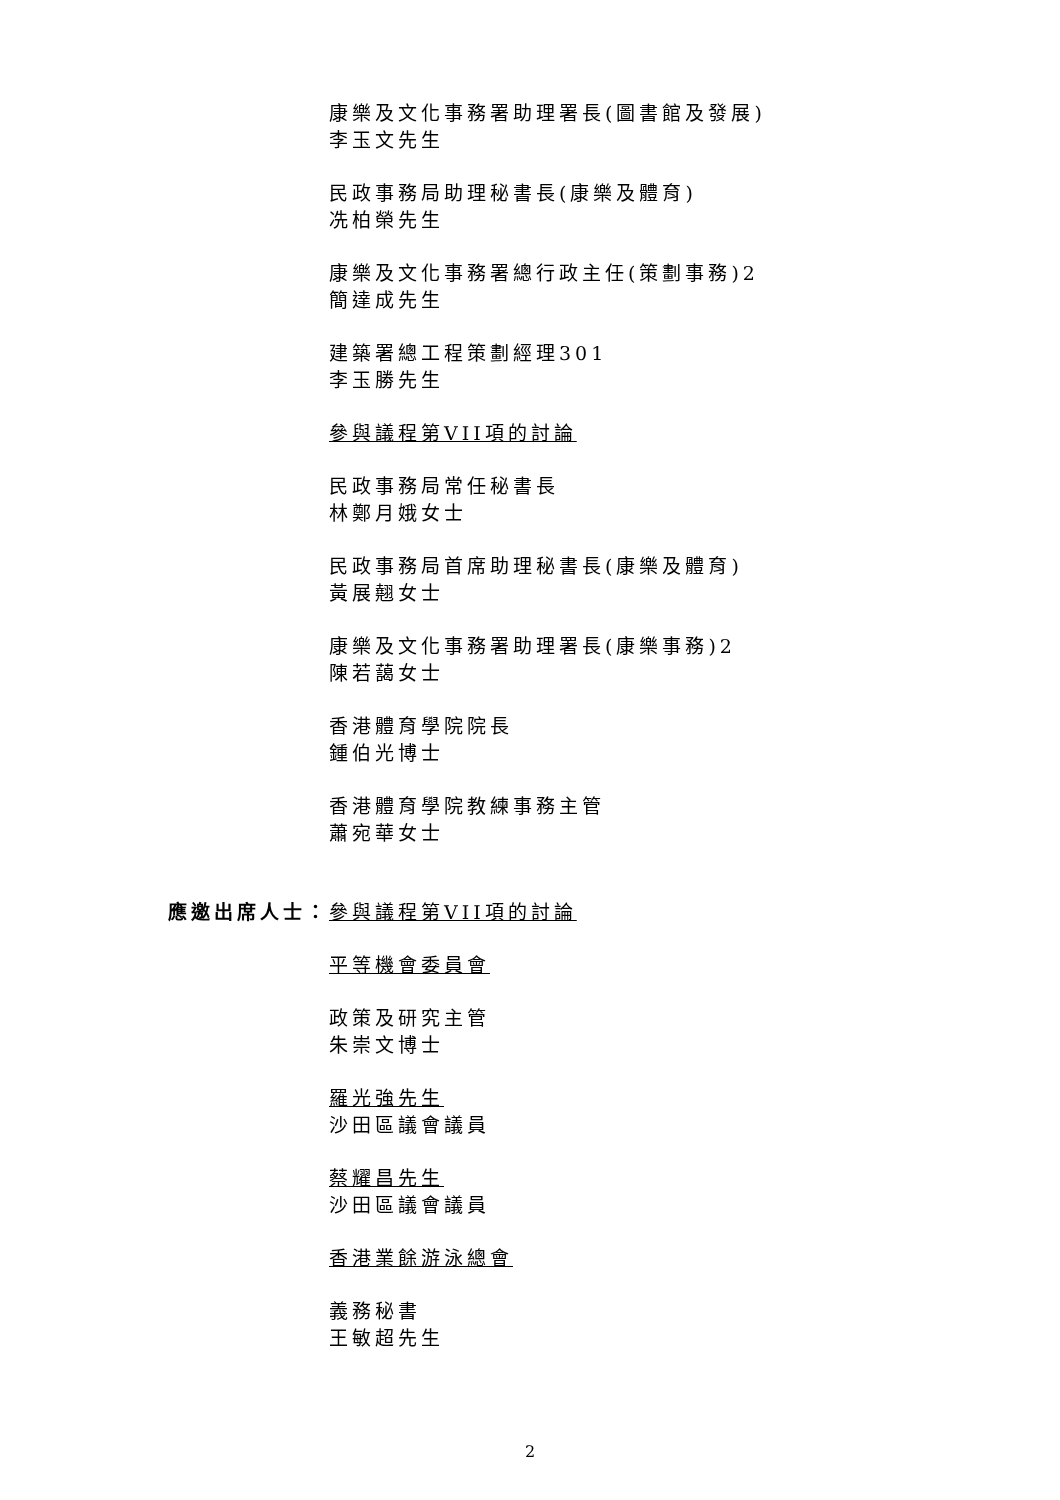康樂及文化事務署助理署長(圖書館及發展)
李玉文先生
民政事務局助理秘書長(康樂及體育)
冼柏榮先生
康樂及文化事務署總行政主任(策劃事務)2
簡達成先生
建築署總工程策劃經理301
李玉勝先生
參與議程第VII項的討論
民政事務局常任秘書長
林鄭月娥女士
民政事務局首席助理秘書長(康樂及體育)
黃展翹女士
康樂及文化事務署助理署長(康樂事務)2
陳若藹女士
香港體育學院院長
鍾伯光博士
香港體育學院教練事務主管
蕭宛華女士
應邀出席人士： 參與議程第VII項的討論
平等機會委員會
政策及研究主管
朱崇文博士
羅光強先生
沙田區議會議員
蔡耀昌先生
沙田區議會議員
香港業餘游泳總會
義務秘書
王敏超先生
2